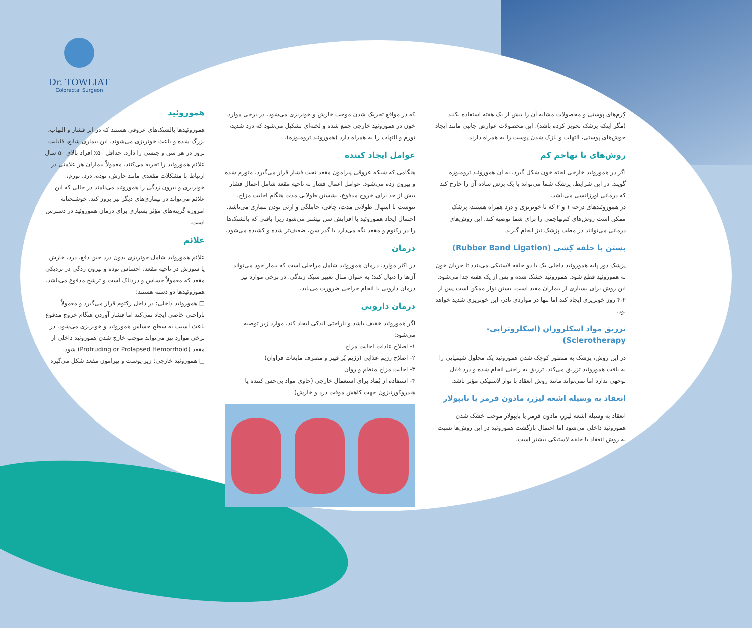Dr. TOWLIAT
Colorectal Surgeon
هموروئید
هموروئیدها بالشتک‌های عروقی هستند که در اثر فشار و التهاب، بزرگ شده و باعث خونریزی می‌شوند. این بیماری شایع، قابلیت بروز در هر سن و جنسی را دارد. حداقل ۵۰٪ افراد بالای ۵۰ سال علائم هموروئید را تجربه می‌کنند. معمولاً بیماران هر علامتی در ارتباط با مشکلات مقعدی مانند خارش، توده، درد، تورم، خونریزی و بیرون زدگی را هموروئید می‌نامند در حالی که این علائم می‌تواند در بیماری‌های دیگر نیز بروز کند. خوشبختانه امروزه گزینه‌های مؤثر بسیاری برای درمان هموروئید در دسترس است.
علائم
علائم هموروئید شامل خونریزی بدون درد حین دفع، درد، خارش یا سوزش در ناحیه مقعد، احساس توده و بیرون زدگی در نزدیکی مقعد که معمولاً حساس و دردناک است و ترشح مدفوع می‌باشد. هموروئیدها دو دسته هستند:
□ هموروئید داخلی: در داخل رکتوم قرار می‌گیرد و معمولاً ناراحتی خاصی ایجاد نمی‌کند اما فشار آوردن هنگام خروج مدفوع باعث آسیب به سطح حساس هموروئید و خونریزی می‌شود. در برخی موارد نیز می‌تواند موجب خارج شدن هموروئید داخلی از مقعد (Protruding or Prolapsed Hemorrhoid) شود.
□ هموروئید خارجی: زیر پوست و پیرامون مقعد شکل می‌گیرد
که در مواقع تحریک شدن موجب خارش و خونریزی می‌شود. در برخی موارد، خون در هموروئید خارجی جمع شده و لخته‌ای تشکیل می‌شود که درد شدید، تورم و التهاب را به همراه دارد (هموروئید ترومبوزه).
عوامل ایجاد کننده
هنگامی که شبکه عروقی پیرامون مقعد تحت فشار قرار می‌گیرد، متورم شده و بیرون زده می‌شود. عوامل اعمال فشار به ناحیه مقعد شامل اعمال فشار بیش از حد برای خروج مدفوع، نشستن طولانی مدت هنگام اجابت مزاج، یبوست یا اسهال طولانی مدت، چاقی، حاملگی و ارثی بودن بیماری می‌باشد. احتمال ایجاد هموروئید با افزایش سن بیشتر می‌شود زیرا بافتی که بالشتک‌ها را در رکتوم و مقعد نگه می‌دارد با گذر سن، ضعیف‌تر شده و کشیده می‌شود.
درمان
در اکثر موارد، درمان هموروئید شامل مراحلی است که بیمار خود می‌تواند آن‌ها را دنبال کند؛ به عنوان مثال تغییر سبک زندگی. در برخی موارد نیز درمان دارویی یا انجام جراحی ضرورت می‌یابد.
درمان دارویی
اگر هموروئید خفیف باشد و ناراحتی اندکی ایجاد کند، موارد زیر توصیه می‌شود:
۱- اصلاح عادات اجابت مزاج
۲- اصلاح رژیم غذایی (رژیم پُر فیبر و مصرف مایعات فراوان)
۳- اجابت مزاج منظم و روان
۴- استفاده از پُماد برای استعمال خارجی (حاوی مواد بی‌حس کننده یا هیدروکورتیزون جهت کاهش موقت درد و خارش)
کِرم‌های پوستی و محصولات مشابه آن را بیش از یک هفته استفاده نکنید (مگر اینکه پزشک تجویز کرده باشد). این محصولات عوارض جانبی مانند ایجاد جوش‌های پوستی، التهاب و نازک شدن پوست را به همراه دارند.
روش‌های با تهاجم کم
اگر در هموروئید خارجی لخته خون شکل گیرد، به آن هموروئید ترومبوزه گویند. در این شرایط، پزشک شما می‌تواند با یک برش ساده آن را خارج کند که درمانی اورژانسی می‌باشد.
در هموروئیدهای درجه ۱ و ۲ که با خونریزی و درد همراه هستند، پزشک ممکن است روش‌های کم‌تهاجمی را برای شما توصیه کند. این روش‌های درمانی می‌توانند در مطب پزشک نیز انجام گیرند.
بستن با حلقه کِشی (Rubber Band Ligation)
پزشک دور پایه هموروئید داخلی یک یا دو حلقه لاستیکی می‌بندد تا جریان خون به هموروئید قطع شود. هموروئید خشک شده و پس از یک هفته جدا می‌شود. این روش برای بسیاری از بیماران مفید است. بستن نوار ممکن است پس از ۲-۴ روز خونریزی ایجاد کند اما تنها در مواردی نادر، این خونریزی شدید خواهد بود.
تزریق مواد اسکلروزان (اسکلروتراپی-Sclerotherapy)
در این روش، پزشک به منظور کوچک شدن هموروئید یک محلول شیمیایی را به بافت هموروئید تزریق می‌کند. تزریق به راحتی انجام شده و درد قابل توجهی ندارد اما نمی‌تواند مانند روش انعقاد با نوار لاستیکی مؤثر باشد.
انعقاد به وسیله اشعه لیزر، مادون قرمز یا بایپولار
انعقاد به وسیله اشعه لیزر، مادون قرمز یا بایپولار موجب خشک شدن هموروئید داخلی می‌شود اما احتمال بازگشت هموروئید در این روش‌ها نسبت به روش انعقاد با حلقه لاستیکی بیشتر است.